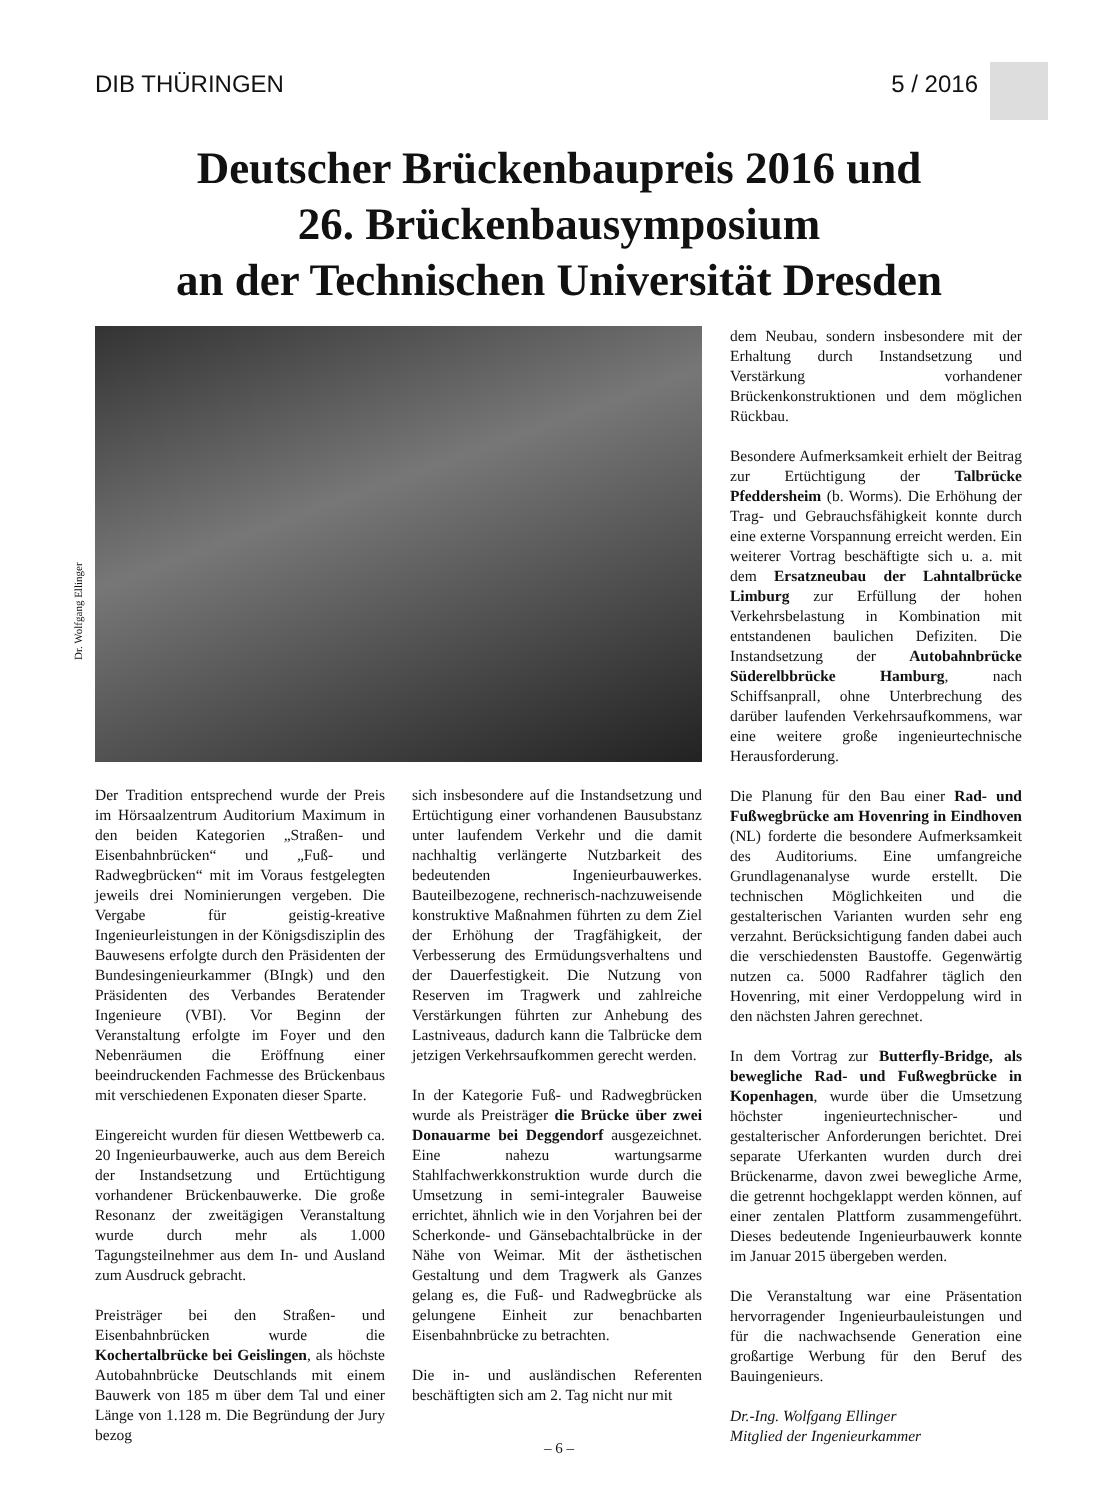DIB THÜRINGEN 5 / 2016
Deutscher Brückenbaupreis 2016 und
26. Brückenbausymposium
an der Technischen Universität Dresden
Dr. Wolfgang Ellinger
Der Tradition entsprechend wurde der Preis im Hörsaalzentrum Auditorium Maximum in den beiden Kategorien „Straßen- und Eisenbahnbrücken“ und „Fuß- und Radwegbrücken“ mit im Voraus festgelegten jeweils drei Nominierungen vergeben. Die Vergabe für geistig-kreative Ingenieurleistungen in der Königsdisziplin des Bauwesens erfolgte durch den Präsidenten der Bundesingenieurkammer (BIngk) und den Präsidenten des Verbandes Beratender Ingenieure (VBI). Vor Beginn der Veranstaltung erfolgte im Foyer und den Nebenräumen die Eröffnung einer beeindruckenden Fachmesse des Brückenbaus mit verschiedenen Exponaten dieser Sparte.
Eingereicht wurden für diesen Wettbewerb ca. 20 Ingenieurbauwerke, auch aus dem Bereich der Instandsetzung und Ertüchtigung vorhandener Brückenbauwerke. Die große Resonanz der zweitägigen Veranstaltung wurde durch mehr als 1.000 Tagungsteilnehmer aus dem In- und Ausland zum Ausdruck gebracht.
Preisträger bei den Straßen- und Eisenbahnbrücken wurde die Kochertalbrücke bei Geislingen, als höchste Autobahnbrücke Deutschlands mit einem Bauwerk von 185 m über dem Tal und einer Länge von 1.128 m. Die Begründung der Jury bezog
sich insbesondere auf die Instandsetzung und Ertüchtigung einer vorhandenen Bausubstanz unter laufendem Verkehr und die damit nachhaltig verlängerte Nutzbarkeit des bedeutenden Ingenieurbauwerkes. Bauteilbezogene, rechnerisch-nachzuweisende konstruktive Maßnahmen führten zu dem Ziel der Erhöhung der Tragfähigkeit, der Verbesserung des Ermüdungsverhaltens und der Dauerfestigkeit. Die Nutzung von Reserven im Tragwerk und zahlreiche Verstärkungen führten zur Anhebung des Lastniveaus, dadurch kann die Talbrücke dem jetzigen Verkehrsaufkommen gerecht werden.
In der Kategorie Fuß- und Radwegbrücken wurde als Preisträger die Brücke über zwei Donauarme bei Deggendorf ausgezeichnet. Eine nahezu wartungsarme Stahlfachwerkkonstruktion wurde durch die Umsetzung in semi-integraler Bauweise errichtet, ähnlich wie in den Vorjahren bei der Scherkonde- und Gänsebachtalbrücke in der Nähe von Weimar. Mit der ästhetischen Gestaltung und dem Tragwerk als Ganzes gelang es, die Fuß- und Radwegbrücke als gelungene Einheit zur benachbarten Eisenbahnbrücke zu betrachten.
Die in- und ausländischen Referenten beschäftigten sich am 2. Tag nicht nur mit
dem Neubau, sondern insbesondere mit der Erhaltung durch Instandsetzung und Verstärkung vorhandener Brückenkonstruktionen und dem möglichen Rückbau.
Besondere Aufmerksamkeit erhielt der Beitrag zur Ertüchtigung der Talbrücke Pfeddersheim (b. Worms). Die Erhöhung der Trag- und Gebrauchsfähigkeit konnte durch eine externe Vorspannung erreicht werden. Ein weiterer Vortrag beschäftigte sich u. a. mit dem Ersatzneubau der Lahntalbrücke Limburg zur Erfüllung der hohen Verkehrsbelastung in Kombination mit entstandenen baulichen Defiziten. Die Instandsetzung der Autobahnbrücke Süderelbbrücke Hamburg, nach Schiffsanprall, ohne Unterbrechung des darüber laufenden Verkehrsaufkommens, war eine weitere große ingenieurtechnische Herausforderung.
Die Planung für den Bau einer Rad- und Fußwegbrücke am Hovenring in Eindhoven (NL) forderte die besondere Aufmerksamkeit des Auditoriums. Eine umfangreiche Grundlagenanalyse wurde erstellt. Die technischen Möglichkeiten und die gestalterischen Varianten wurden sehr eng verzahnt. Berücksichtigung fanden dabei auch die verschiedensten Baustoffe. Gegenwärtig nutzen ca. 5000 Radfahrer täglich den Hovenring, mit einer Verdoppelung wird in den nächsten Jahren gerechnet.
In dem Vortrag zur Butterfly-Bridge, als bewegliche Rad- und Fußwegbrücke in Kopenhagen, wurde über die Umsetzung höchster ingenieurtechnischer- und gestalterischer Anforderungen berichtet. Drei separate Uferkanten wurden durch drei Brückenarme, davon zwei bewegliche Arme, die getrennt hochgeklappt werden können, auf einer zentalen Plattform zusammengeführt. Dieses bedeutende Ingenieurbauwerk konnte im Januar 2015 übergeben werden.
Die Veranstaltung war eine Präsentation hervorragender Ingenieurbauleistungen und für die nachwachsende Generation eine großartige Werbung für den Beruf des Bauingenieurs.
Dr.-Ing. Wolfgang Ellinger
Mitglied der Ingenieurkammer
– 6 –